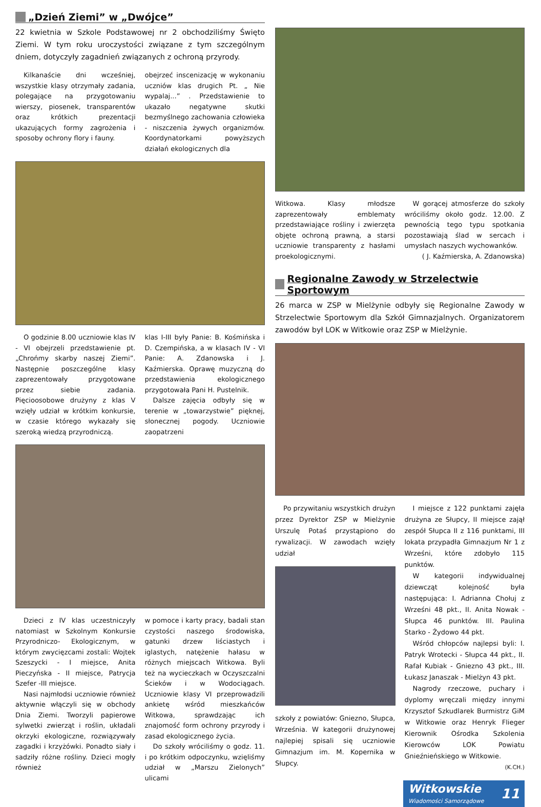„Dzień Ziemi” w „Dwójce”
22 kwietnia w Szkole Podstawowej nr 2 obchodziliśmy Święto Ziemi. W tym roku uroczystości związane z tym szczególnym dniem, dotyczyły zagadnień związanych z ochroną przyrody.
Kilkanaście dni wcześniej, wszystkie klasy otrzymały zadania, polegające na przygotowaniu wierszy, piosenek, transparentów oraz krótkich prezentacji ukazujących formy zagrożenia i sposoby ochrony flory i fauny.
obejrzeć inscenizację w wykonaniu uczniów klas drugich Pt. „ Nie wypalaj...” . Przedstawienie to ukazało negatywne skutki bezmyślnego zachowania człowieka - niszczenia żywych organizmów. Koordynatorkami powyższych działań ekologicznych dla
O godzinie 8.00 uczniowie klas IV - VI obejrzeli przedstawienie pt. „Chrońmy skarby naszej Ziemi”. Następnie poszczególne klasy zaprezentowały przygotowane przez siebie zadania. Pięcioosobowe drużyny z klas V wzięły udział w krótkim konkursie, w czasie którego wykazały się szeroką wiedzą przyrodniczą.
klas I-III były Panie: B. Kośmińska i D. Czempińska, a w klasach IV - VI Panie: A. Zdanowska i J. Kaźmierska. Oprawę muzyczną do przedstawienia ekologicznego przygotowała Pani H. Pustelnik.
Dalsze zajęcia odbyły się w terenie w „towarzystwie” pięknej, słonecznej pogody. Uczniowie zaopatrzeni
Dzieci z IV klas uczestniczyły natomiast w Szkolnym Konkursie Przyrodniczo- Ekologicznym, w którym zwycięzcami zostali: Wojtek Szeszycki - I miejsce, Anita Pieczyńska - II miejsce, Patrycja Szefer -III miejsce.
Nasi najmłodsi uczniowie również aktywnie włączyli się w obchody Dnia Ziemi. Tworzyli papierowe sylwetki zwierząt i roślin, układali okrzyki ekologiczne, rozwiązywały zagadki i krzyżówki. Ponadto siały i sadziły różne rośliny. Dzieci mogły również
w pomoce i karty pracy, badali stan czystości naszego środowiska, gatunki drzew liściastych i iglastych, natężenie hałasu w różnych miejscach Witkowa. Byli też na wycieczkach w Oczyszczalni Ścieków i w Wodociągach. Uczniowie klasy VI przeprowadzili ankietę wśród mieszkańców Witkowa, sprawdzając ich znajomość form ochrony przyrody i zasad ekologicznego życia.
Do szkoły wróciliśmy o godz. 11. i po krótkim odpoczynku, wzięliśmy udział w „Marszu Zielonych” ulicami
Witkowa. Klasy młodsze zaprezentowały emblematy przedstawiające rośliny i zwierzęta objęte ochroną prawną, a starsi uczniowie transparenty z hasłami proekologicznymi.
W gorącej atmosferze do szkoły wróciliśmy około godz. 12.00. Z pewnością tego typu spotkania pozostawiają ślad w sercach i umysłach naszych wychowanków.
( J. Kaźmierska, A. Zdanowska)
Regionalne Zawody w Strzelectwie Sportowym
26 marca w ZSP w Mielżynie odbyły się Regionalne Zawody w Strzelectwie Sportowym dla Szkół Gimnazjalnych. Organizatorem zawodów był LOK w Witkowie oraz ZSP w Mielżynie.
Po przywitaniu wszystkich drużyn przez Dyrektor ZSP w Mielżynie Urszulę Potaś przystąpiono do rywalizacji. W zawodach wzięły udział
szkoły z powiatów: Gniezno, Słupca, Września. W kategorii drużynowej najlepiej spisali się uczniowie Gimnazjum im. M. Kopernika w Słupcy.
I miejsce z 122 punktami zajęła drużyna ze Słupcy, II miejsce zajął zespół Słupca II z 116 punktami, III lokata przypadła Gimnazjum Nr 1 z Wrześni, które zdobyło 115 punktów.
W kategorii indywidualnej dziewcząt kolejność była następująca: I. Adrianna Chołuj z Wrześni 48 pkt., II. Anita Nowak - Słupca 46 punktów. III. Paulina Starko - Żydowo 44 pkt.
Wśród chłopców najlepsi byli: I. Patryk Wrotecki - Słupca 44 pkt., II. Rafał Kubiak - Gniezno 43 pkt., III. Łukasz Janaszak - Mielżyn 43 pkt.
Nagrody rzeczowe, puchary i dyplomy wręczali między innymi Krzysztof Szkudlarek Burmistrz GiM w Witkowie oraz Henryk Flieger Kierownik Ośrodka Szkolenia Kierowców LOK Powiatu Gnieźnieńskiego w Witkowie.
(K.CH.)
Witkowskie
Wiadomości Samorządowe
11